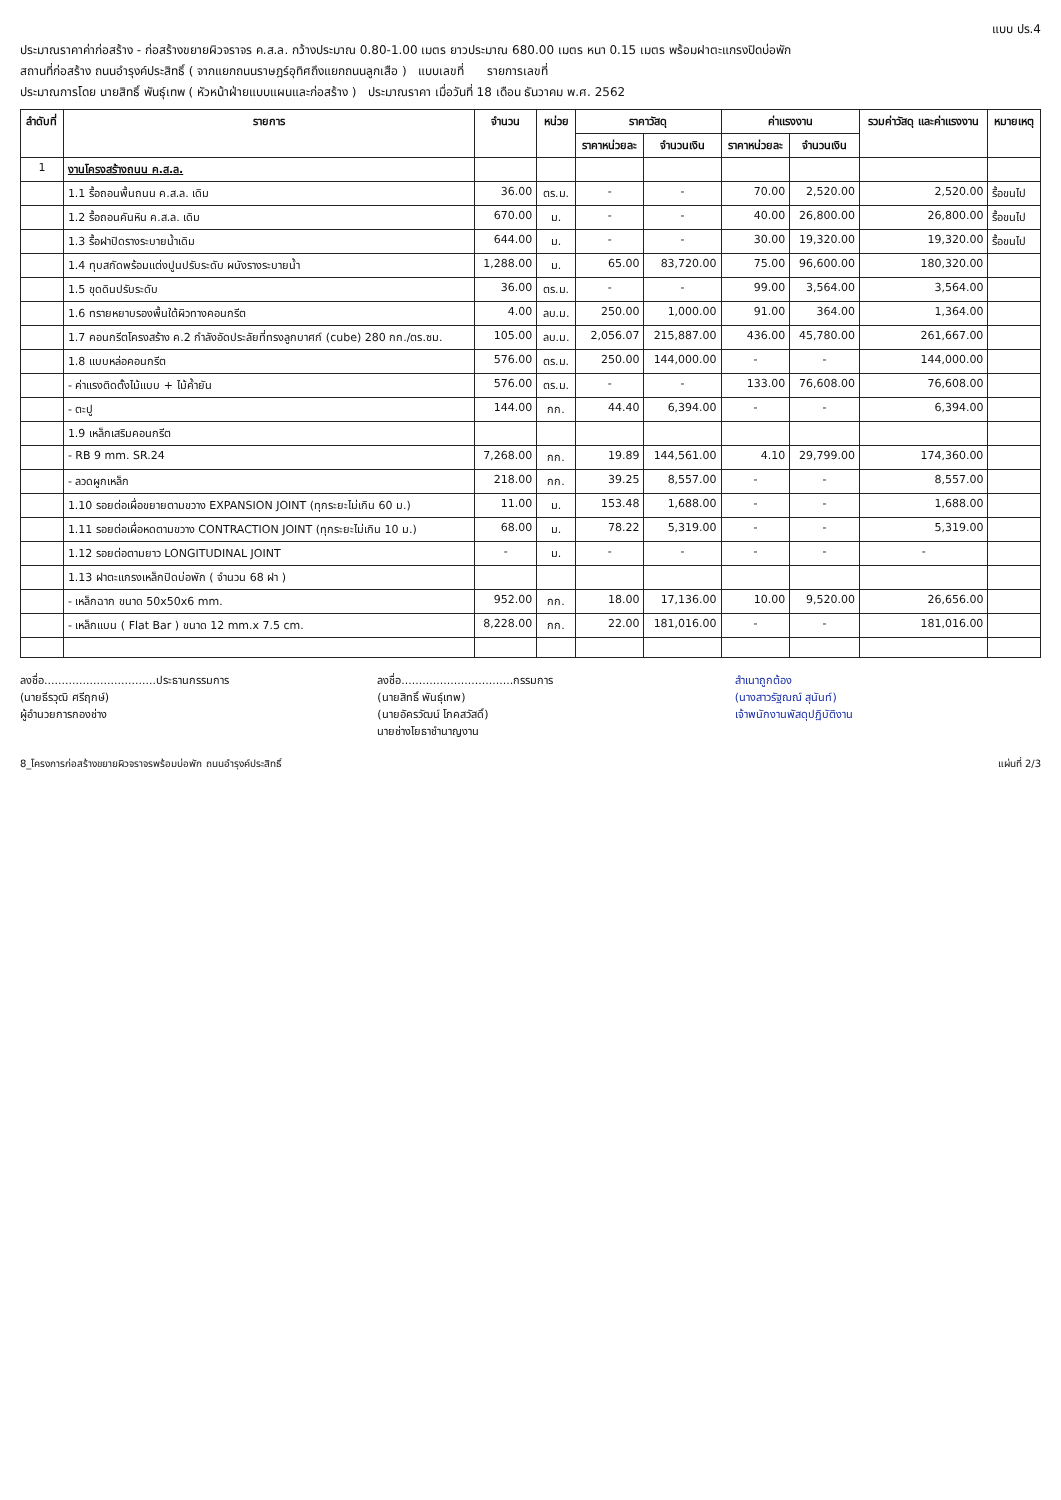แบบ ปร.4
ประมาณราคาค่าก่อสร้าง - ก่อสร้างขยายผิวจราจร ค.ส.ล. กว้างประมาณ 0.80-1.00 เมตร ยาวประมาณ 680.00 เมตร หนา 0.15 เมตร พร้อมฝาตะแกรงปิดบ่อพัก
สถานที่ก่อสร้าง ถนนอำรุงค์ประสิทธิ์ ( จากแยกถนนราษฎร์อุทิศถึงแยกถนนลูกเสือ ) แบบเลขที่ รายการเลขที่
ประมาณการโดย นายสิทธิ์ พันธุ์เทพ ( หัวหน้าฝ่ายแบบแผนและก่อสร้าง ) ประมาณราคา เมื่อวันที่ 18 เดือน ธันวาคม พ.ศ. 2562
| ลำดับที่ | รายการ | จำนวน | หน่วย | ราคาวัสดุ | | ค่าแรงงาน | | รวมค่าวัสดุ และค่าแรงงาน | หมายเหตุ |
| --- | --- | --- | --- | --- | --- | --- | --- | --- | --- |
| | | | | ราคาหน่วยละ | จำนวนเงิน | ราคาหน่วยละ | จำนวนเงิน | | |
| 1 | งานโครงสร้างถนน ค.ส.ล. | | | | | | | | |
| | 1.1 รื้อถอนพื้นถนน ค.ส.ล. เดิม | 36.00 | ตร.ม. | - | - | 70.00 | 2,520.00 | 2,520.00 | รื้อขนไป |
| | 1.2 รื้อถอนคันหิน ค.ส.ล. เดิม | 670.00 | ม. | - | - | 40.00 | 26,800.00 | 26,800.00 | รื้อขนไป |
| | 1.3 รื้อฝาปิดรางระบายน้ำเดิม | 644.00 | ม. | - | - | 30.00 | 19,320.00 | 19,320.00 | รื้อขนไป |
| | 1.4 ทุบสกัดพร้อมแต่งปูนปรับระดับ ผนังรางระบายน้ำ | 1,288.00 | ม. | 65.00 | 83,720.00 | 75.00 | 96,600.00 | 180,320.00 | |
| | 1.5 ขุดดินปรับระดับ | 36.00 | ตร.ม. | - | - | 99.00 | 3,564.00 | 3,564.00 | |
| | 1.6 ทรายหยาบรองพื้นใต้ผิวทางคอนกรีต | 4.00 | ลบ.ม. | 250.00 | 1,000.00 | 91.00 | 364.00 | 1,364.00 | |
| | 1.7 คอนกรีตโครงสร้าง ค.2 กำลังอัดประลัยที่ทรงลูกบาศก์ (cube) 280 กก./ตร.ซม. | 105.00 | ลบ.ม. | 2,056.07 | 215,887.00 | 436.00 | 45,780.00 | 261,667.00 | |
| | 1.8 แบบหล่อคอนกรีต | 576.00 | ตร.ม. | 250.00 | 144,000.00 | - | - | 144,000.00 | |
| | - ค่าแรงติดตั้งไม้แบบ + ไม้ค้ำยัน | 576.00 | ตร.ม. | - | - | 133.00 | 76,608.00 | 76,608.00 | |
| | - ตะปู | 144.00 | กก. | 44.40 | 6,394.00 | - | - | 6,394.00 | |
| | 1.9 เหล็กเสริมคอนกรีต | | | | | | | | |
| | - RB 9 mm. SR.24 | 7,268.00 | กก. | 19.89 | 144,561.00 | 4.10 | 29,799.00 | 174,360.00 | |
| | - ลวดผูกเหล็ก | 218.00 | กก. | 39.25 | 8,557.00 | - | - | 8,557.00 | |
| | 1.10 รอยต่อเผื่อขยายตามขวาง EXPANSION JOINT (ทุกระยะไม่เกิน 60 ม.) | 11.00 | ม. | 153.48 | 1,688.00 | - | - | 1,688.00 | |
| | 1.11 รอยต่อเผื่อหดตามขวาง CONTRACTION JOINT (ทุกระยะไม่เกิน 10 ม.) | 68.00 | ม. | 78.22 | 5,319.00 | - | - | 5,319.00 | |
| | 1.12 รอยต่อตามยาว LONGITUDINAL JOINT | - | ม. | - | - | - | - | - | |
| | 1.13 ฝาตะแกรงเหล็กปิดบ่อพัก ( จำนวน 68 ฝา ) | | | | | | | | |
| | - เหล็กฉาก ขนาด 50x50x6 mm. | 952.00 | กก. | 18.00 | 17,136.00 | 10.00 | 9,520.00 | 26,656.00 | |
| | - เหล็กแบน ( Flat Bar ) ขนาด 12 mm.x 7.5 cm. | 8,228.00 | กก. | 22.00 | 181,016.00 | - | - | 181,016.00 | |
ลงชื่อ................................ประธานกรรมการ
(นายธีรวุฒิ ศรีฤกษ์)
ผู้อำนวยการกองช่าง
ลงชื่อ................................กรรมการ
(นายสิทธิ์ พันธุ์เทพ)
(นายอัครวัฒน์ โภคสวัสดิ์)
นายช่างโยธาชำนาญงาน
สำเนาถูกต้อง
(นางสาวรัฐฌณ์ สุนันท์)
เจ้าพนักงานพัสดุปฏิบัติงาน
8_โครงการก่อสร้างขยายผิวจราจรพร้อมบ่อพัก ถนนอำรุงค์ประสิทธิ์ แผ่นที่ 2/3